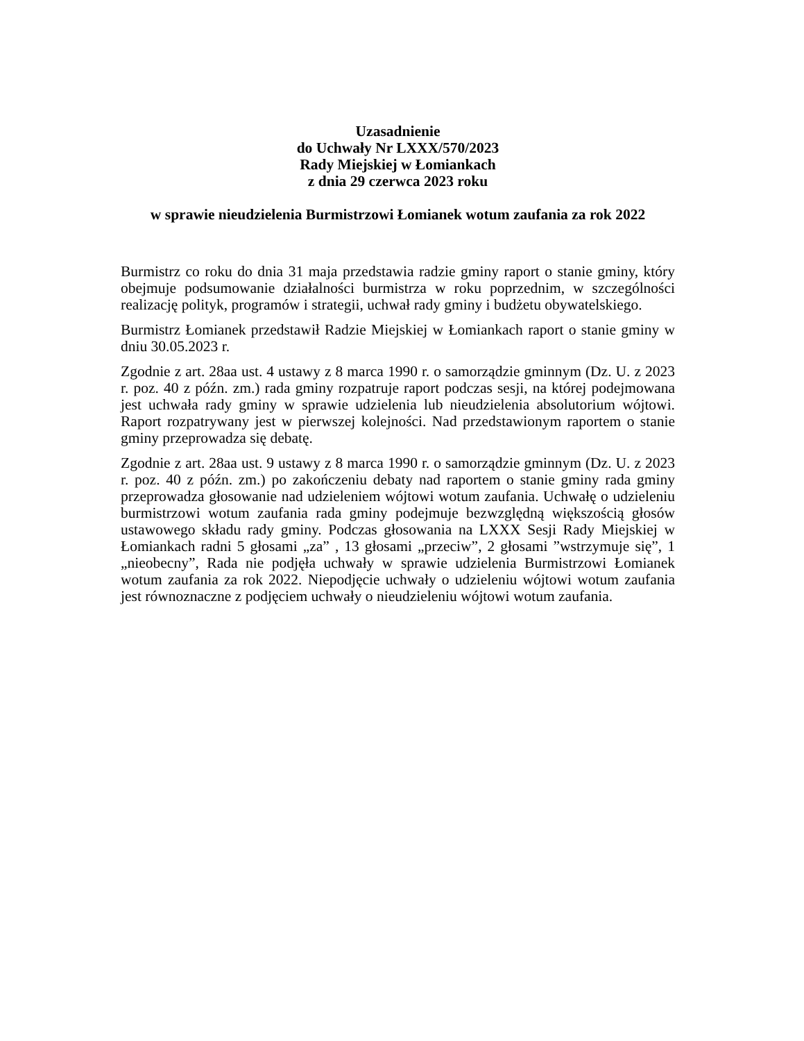Uzasadnienie
do Uchwały Nr LXXX/570/2023
Rady Miejskiej w Łomiankach
z dnia 29 czerwca 2023 roku
w sprawie nieudzielenia Burmistrzowi Łomianek wotum zaufania za rok 2022
Burmistrz co roku do dnia 31 maja przedstawia radzie gminy raport o stanie gminy, który obejmuje podsumowanie działalności burmistrza w roku poprzednim, w szczególności realizację polityk, programów i strategii, uchwał rady gminy i budżetu obywatelskiego.
Burmistrz Łomianek przedstawił Radzie Miejskiej w Łomiankach raport o stanie gminy w dniu 30.05.2023 r.
Zgodnie z art. 28aa ust. 4 ustawy z 8 marca 1990 r. o samorządzie gminnym (Dz. U. z 2023 r. poz. 40 z późn. zm.) rada gminy rozpatruje raport podczas sesji, na której podejmowana jest uchwała rady gminy w sprawie udzielenia lub nieudzielenia absolutorium wójtowi. Raport rozpatrywany jest w pierwszej kolejności. Nad przedstawionym raportem o stanie gminy przeprowadza się debatę.
Zgodnie z art. 28aa ust. 9 ustawy z 8 marca 1990 r. o samorządzie gminnym (Dz. U. z 2023 r. poz. 40 z późn. zm.) po zakończeniu debaty nad raportem o stanie gminy rada gminy przeprowadza głosowanie nad udzieleniem wójtowi wotum zaufania. Uchwałę o udzieleniu burmistrzowi wotum zaufania rada gminy podejmuje bezwzględną większością głosów ustawowego składu rady gminy. Podczas głosowania na LXXX Sesji Rady Miejskiej w Łomiankach radni 5 głosami „za” , 13 głosami „przeciw”, 2 głosami ”wstrzymuje się”, 1 „nieobecny”, Rada nie podjęła uchwały w sprawie udzielenia Burmistrzowi Łomianek wotum zaufania za rok 2022. Niepodjęcie uchwały o udzieleniu wójtowi wotum zaufania jest równoznaczne z podjęciem uchwały o nieudzieleniu wójtowi wotum zaufania.